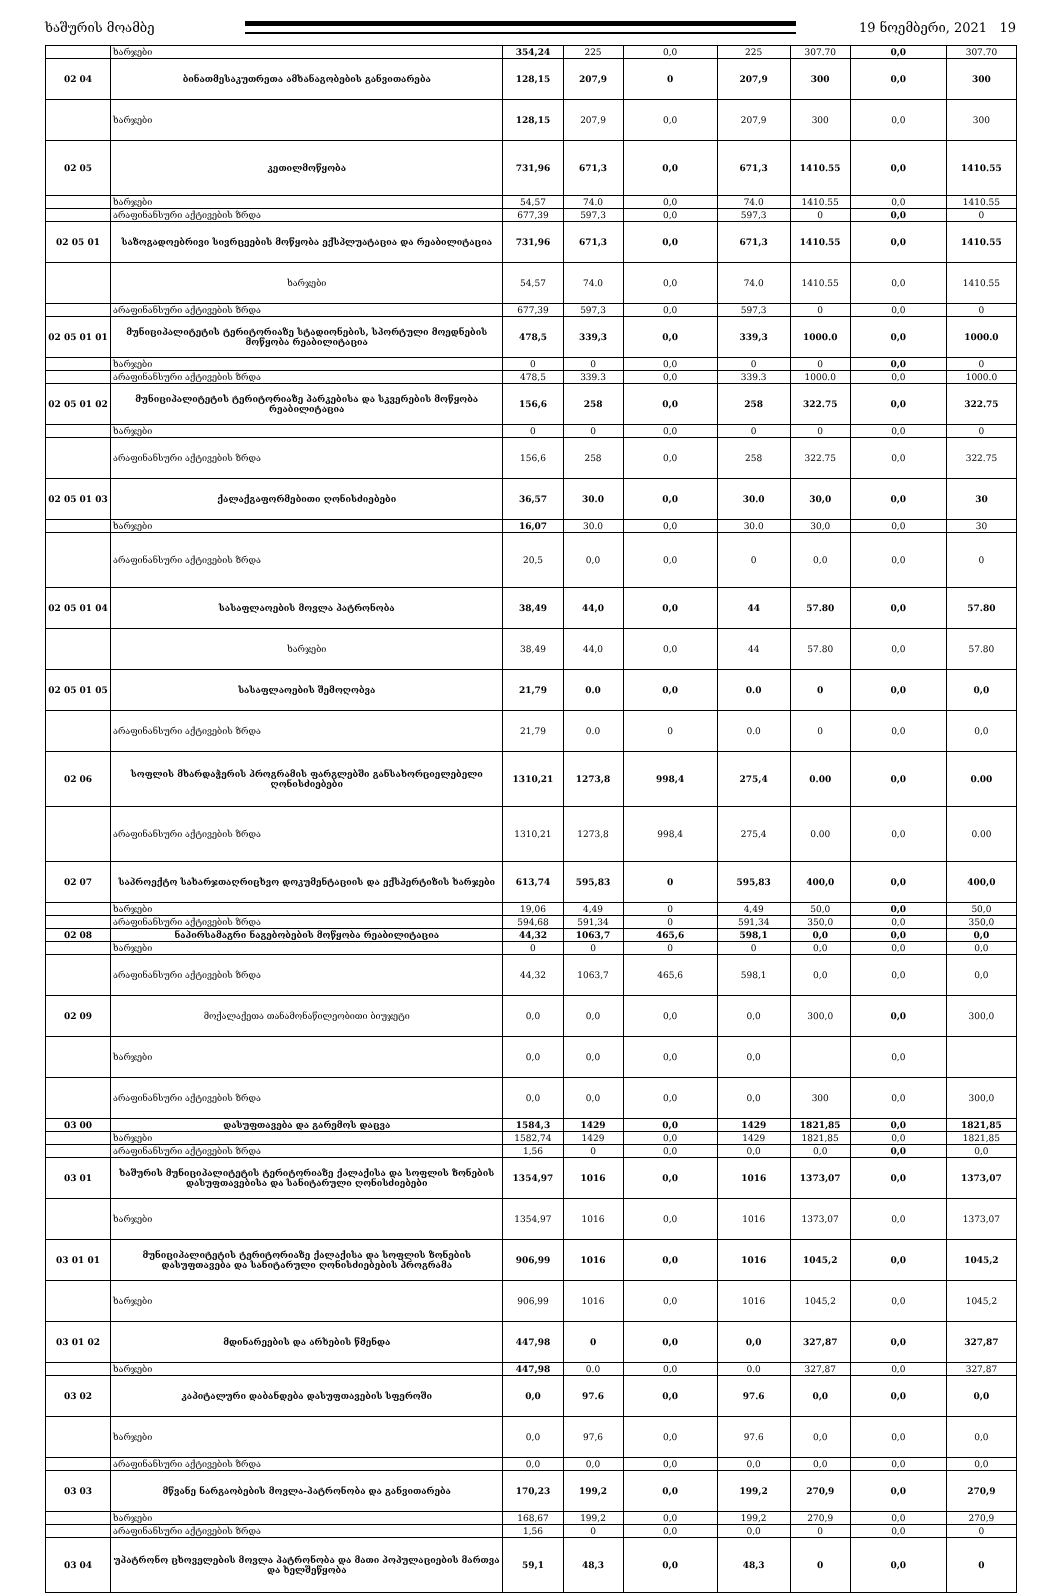ხაშურის მოამბე 19 ნოემბერი, 2021 19
| | ხარჯები | 354,24 | 225 | 0,0 | 225 | 307.70 | 0,0 | 307.70 |
| 02 04 | ბინათმესაკუთრეთა ამხანაგობების განვითარება | 128,15 | 207,9 | 0 | 207,9 | 300 | 0,0 | 300 |
| | ხარჯები | 128,15 | 207,9 | 0,0 | 207,9 | 300 | 0,0 | 300 |
| 02 05 | კეთილმოწყობა | 731,96 | 671,3 | 0,0 | 671,3 | 1410.55 | 0,0 | 1410.55 |
| | ხარჯები | 54,57 | 74.0 | 0,0 | 74.0 | 1410.55 | 0,0 | 1410.55 |
| | არაფინანსური აქტივების ზრდა | 677,39 | 597,3 | 0,0 | 597,3 | 0 | 0,0 | 0 |
| 02 05 01 | საზოგადოებრივი სივრცეების მოწყობა ექსპლუატაცია და რეაბილიტაცია | 731,96 | 671,3 | 0,0 | 671,3 | 1410.55 | 0,0 | 1410.55 |
| | ხარჯები | 54,57 | 74.0 | 0,0 | 74.0 | 1410.55 | 0,0 | 1410.55 |
| | არაფინანსური აქტივების ზრდა | 677,39 | 597,3 | 0,0 | 597,3 | 0 | 0,0 | 0 |
| 02 05 01 01 | მუნიციპალიტეტის ტერიტორიაზე სტადიონების, სპორტული მოედნების მოწყობა რეაბილიტაცია | 478,5 | 339,3 | 0,0 | 339,3 | 1000.0 | 0,0 | 1000.0 |
| | ხარჯები | 0 | 0 | 0,0 | 0 | 0 | 0,0 | 0 |
| | არაფინანსური აქტივების ზრდა | 478,5 | 339.3 | 0,0 | 339.3 | 1000.0 | 0,0 | 1000.0 |
| 02 05 01 02 | მუნიციპალიტეტის ტერიტორიაზე პარკებისა და სკვერების მოწყობა რეაბილიტაცია | 156,6 | 258 | 0,0 | 258 | 322.75 | 0,0 | 322.75 |
| | ხარჯები | 0 | 0 | 0,0 | 0 | 0 | 0,0 | 0 |
| | არაფინანსური აქტივების ზრდა | 156,6 | 258 | 0,0 | 258 | 322.75 | 0,0 | 322.75 |
| 02 05 01 03 | ქალაქგაფორმებითი ღონისძიებები | 36,57 | 30.0 | 0,0 | 30.0 | 30,0 | 0,0 | 30 |
| | ხარჯები | 16,07 | 30.0 | 0,0 | 30.0 | 30,0 | 0,0 | 30 |
| | არაფინანსური აქტივების ზრდა | 20,5 | 0,0 | 0,0 | 0 | 0,0 | 0,0 | 0 |
| 02 05 01 04 | სასაფლაოების მოვლა პატრონობა | 38,49 | 44,0 | 0,0 | 44 | 57.80 | 0,0 | 57.80 |
| | ხარჯები | 38,49 | 44,0 | 0,0 | 44 | 57.80 | 0,0 | 57.80 |
| 02 05 01 05 | სასაფლაოების შემოღობვა | 21,79 | 0.0 | 0,0 | 0.0 | 0 | 0,0 | 0,0 |
| | არაფინანსური აქტივების ზრდა | 21,79 | 0.0 | 0 | 0.0 | 0 | 0,0 | 0,0 |
| 02 06 | სოფლის მხარდაჭერის პროგრამის ფარგლებში განსახორციელებელი ღონისძიებები | 1310,21 | 1273,8 | 998,4 | 275,4 | 0.00 | 0,0 | 0.00 |
| | არაფინანსური აქტივების ზრდა | 1310,21 | 1273,8 | 998,4 | 275,4 | 0.00 | 0,0 | 0.00 |
| 02 07 | საპროექტო სახარჯთაღრიცხვო დოკუმენტაციის და ექსპერტიზის ხარჯები | 613,74 | 595,83 | 0 | 595,83 | 400,0 | 0,0 | 400,0 |
| | ხარჯები | 19,06 | 4,49 | 0 | 4,49 | 50,0 | 0,0 | 50,0 |
| | არაფინანსური აქტივების ზრდა | 594,68 | 591,34 | 0 | 591,34 | 350,0 | 0,0 | 350,0 |
| 02 08 | ნაპირსამაგრი ნაგებობების მოწყობა რეაბილიტაცია | 44,32 | 1063,7 | 465,6 | 598,1 | 0,0 | 0,0 | 0,0 |
| | ხარჯები | 0 | 0 | 0 | 0 | 0,0 | 0,0 | 0,0 |
| | არაფინანსური აქტივების ზრდა | 44,32 | 1063,7 | 465,6 | 598,1 | 0,0 | 0,0 | 0,0 |
| 02 09 | მოქალაქეთა თანამონაწილეობითი ბიუჯეტი | 0,0 | 0,0 | 0,0 | 0,0 | 300,0 | 0,0 | 300,0 |
| | ხარჯები | 0,0 | 0,0 | 0,0 | 0,0 | | 0,0 | |
| | არაფინანსური აქტივების ზრდა | 0,0 | 0,0 | 0,0 | 0,0 | 300 | 0,0 | 300,0 |
| 03 00 | დასუფთავება და გარემოს დაცვა | 1584,3 | 1429 | 0,0 | 1429 | 1821,85 | 0,0 | 1821,85 |
| | ხარჯები | 1582,74 | 1429 | 0,0 | 1429 | 1821,85 | 0,0 | 1821,85 |
| | არაფინანსური აქტივების ზრდა | 1,56 | 0 | 0,0 | 0,0 | 0,0 | 0,0 | 0,0 |
| 03 01 | ხაშურის მუნიციპალიტეტის ტერიტორიაზე ქალაქისა და სოფლის ზონების დასუფთავებისა და სანიტარული ღონისძიებები | 1354,97 | 1016 | 0,0 | 1016 | 1373,07 | 0,0 | 1373,07 |
| | ხარჯები | 1354,97 | 1016 | 0,0 | 1016 | 1373,07 | 0,0 | 1373,07 |
| 03 01 01 | მუნიციპალიტეტის ტერიტორიაზე ქალაქისა და სოფლის ზონების დასუფთავება და სანიტარული ღონისძიებების პროგრამა | 906,99 | 1016 | 0,0 | 1016 | 1045,2 | 0,0 | 1045,2 |
| | ხარჯები | 906,99 | 1016 | 0,0 | 1016 | 1045,2 | 0,0 | 1045,2 |
| 03 01 02 | მდინარეების და არხების წმენდა | 447,98 | 0 | 0,0 | 0,0 | 327,87 | 0,0 | 327,87 |
| | ხარჯები | 447,98 | 0.0 | 0,0 | 0.0 | 327,87 | 0,0 | 327,87 |
| 03 02 | კაპიტალური დაბანდება დასუფთავების სფეროში | 0,0 | 97.6 | 0,0 | 97.6 | 0,0 | 0,0 | 0,0 |
| | ხარჯები | 0,0 | 97,6 | 0,0 | 97.6 | 0,0 | 0,0 | 0,0 |
| | არაფინანსური აქტივების ზრდა | 0,0 | 0,0 | 0,0 | 0,0 | 0,0 | 0,0 | 0,0 |
| 03 03 | მწვანე ნარგაობების მოვლა-პატრონობა და განვითარება | 170,23 | 199,2 | 0,0 | 199,2 | 270,9 | 0,0 | 270,9 |
| | ხარჯები | 168,67 | 199,2 | 0,0 | 199,2 | 270,9 | 0,0 | 270,9 |
| | არაფინანსური აქტივების ზრდა | 1,56 | 0 | 0,0 | 0,0 | 0 | 0,0 | 0 |
| 03 04 | უპატრონო ცხოველების მოვლა პატრონობა და მათი პოპულაციების მართვა და ხელშეწყობა | 59,1 | 48,3 | 0,0 | 48,3 | 0 | 0,0 | 0 |